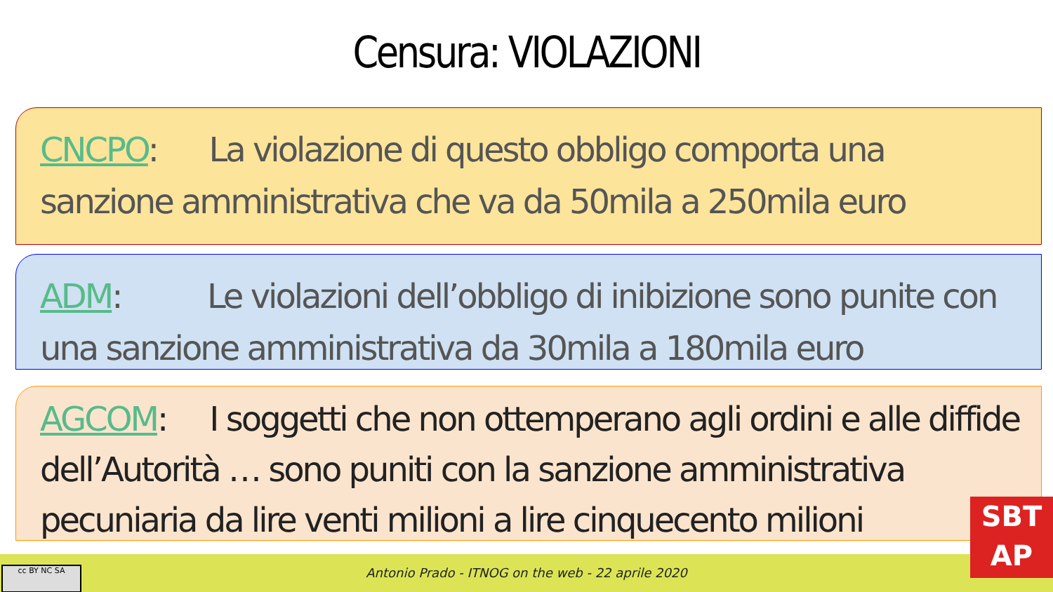Censura: VIOLAZIONI
CNCPO: La violazione di questo obbligo comporta una sanzione amministrativa che va da 50mila a 250mila euro
ADM: Le violazioni dell’obbligo di inibizione sono punite con una sanzione amministrativa da 30mila a 180mila euro
AGCOM: I soggetti che non ottemperano agli ordini e alle diffide dell’Autorità … sono puniti con la sanzione amministrativa pecuniaria da lire venti milioni a lire cinquecento milioni
Antonio Prado - ITNOG on the web - 22 aprile 2020 cc BY NC SA
SBT
AP